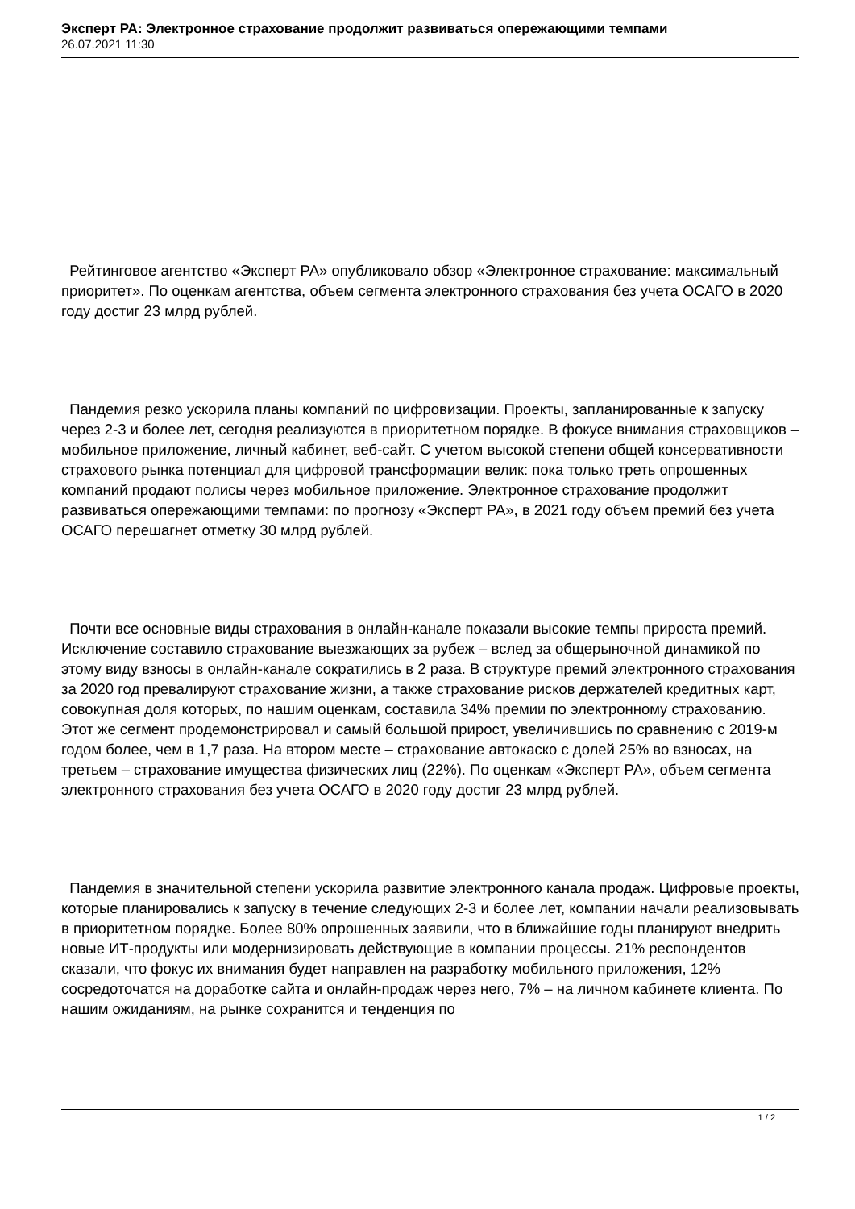Эксперт РА: Электронное страхование продолжит развиваться опережающими темпами
26.07.2021 11:30
Рейтинговое агентство «Эксперт РА» опубликовало обзор «Электронное страхование: максимальный приоритет». По оценкам агентства, объем сегмента электронного страхования без учета ОСАГО в 2020 году достиг 23 млрд рублей.
Пандемия резко ускорила планы компаний по цифровизации. Проекты, запланированные к запуску через 2-3 и более лет, сегодня реализуются в приоритетном порядке. В фокусе внимания страховщиков – мобильное приложение, личный кабинет, веб-сайт. С учетом высокой степени общей консервативности страхового рынка потенциал для цифровой трансформации велик: пока только треть опрошенных компаний продают полисы через мобильное приложение. Электронное страхование продолжит развиваться опережающими темпами: по прогнозу «Эксперт РА», в 2021 году объем премий без учета ОСАГО перешагнет отметку 30 млрд рублей.
Почти все основные виды страхования в онлайн-канале показали высокие темпы прироста премий. Исключение составило страхование выезжающих за рубеж – вслед за общерыночной динамикой по этому виду взносы в онлайн-канале сократились в 2 раза. В структуре премий электронного страхования за 2020 год превалируют страхование жизни, а также страхование рисков держателей кредитных карт, совокупная доля которых, по нашим оценкам, составила 34% премии по электронному страхованию. Этот же сегмент продемонстрировал и самый большой прирост, увеличившись по сравнению с 2019-м годом более, чем в 1,7 раза. На втором месте – страхование автокаско с долей 25% во взносах, на третьем – страхование имущества физических лиц (22%). По оценкам «Эксперт РА», объем сегмента электронного страхования без учета ОСАГО в 2020 году достиг 23 млрд рублей.
Пандемия в значительной степени ускорила развитие электронного канала продаж. Цифровые проекты, которые планировались к запуску в течение следующих 2-3 и более лет, компании начали реализовывать в приоритетном порядке. Более 80% опрошенных заявили, что в ближайшие годы планируют внедрить новые ИТ-продукты или модернизировать действующие в компании процессы. 21% респондентов сказали, что фокус их внимания будет направлен на разработку мобильного приложения, 12% сосредоточатся на доработке сайта и онлайн-продаж через него, 7% – на личном кабинете клиента. По нашим ожиданиям, на рынке сохранится и тенденция по
1 / 2